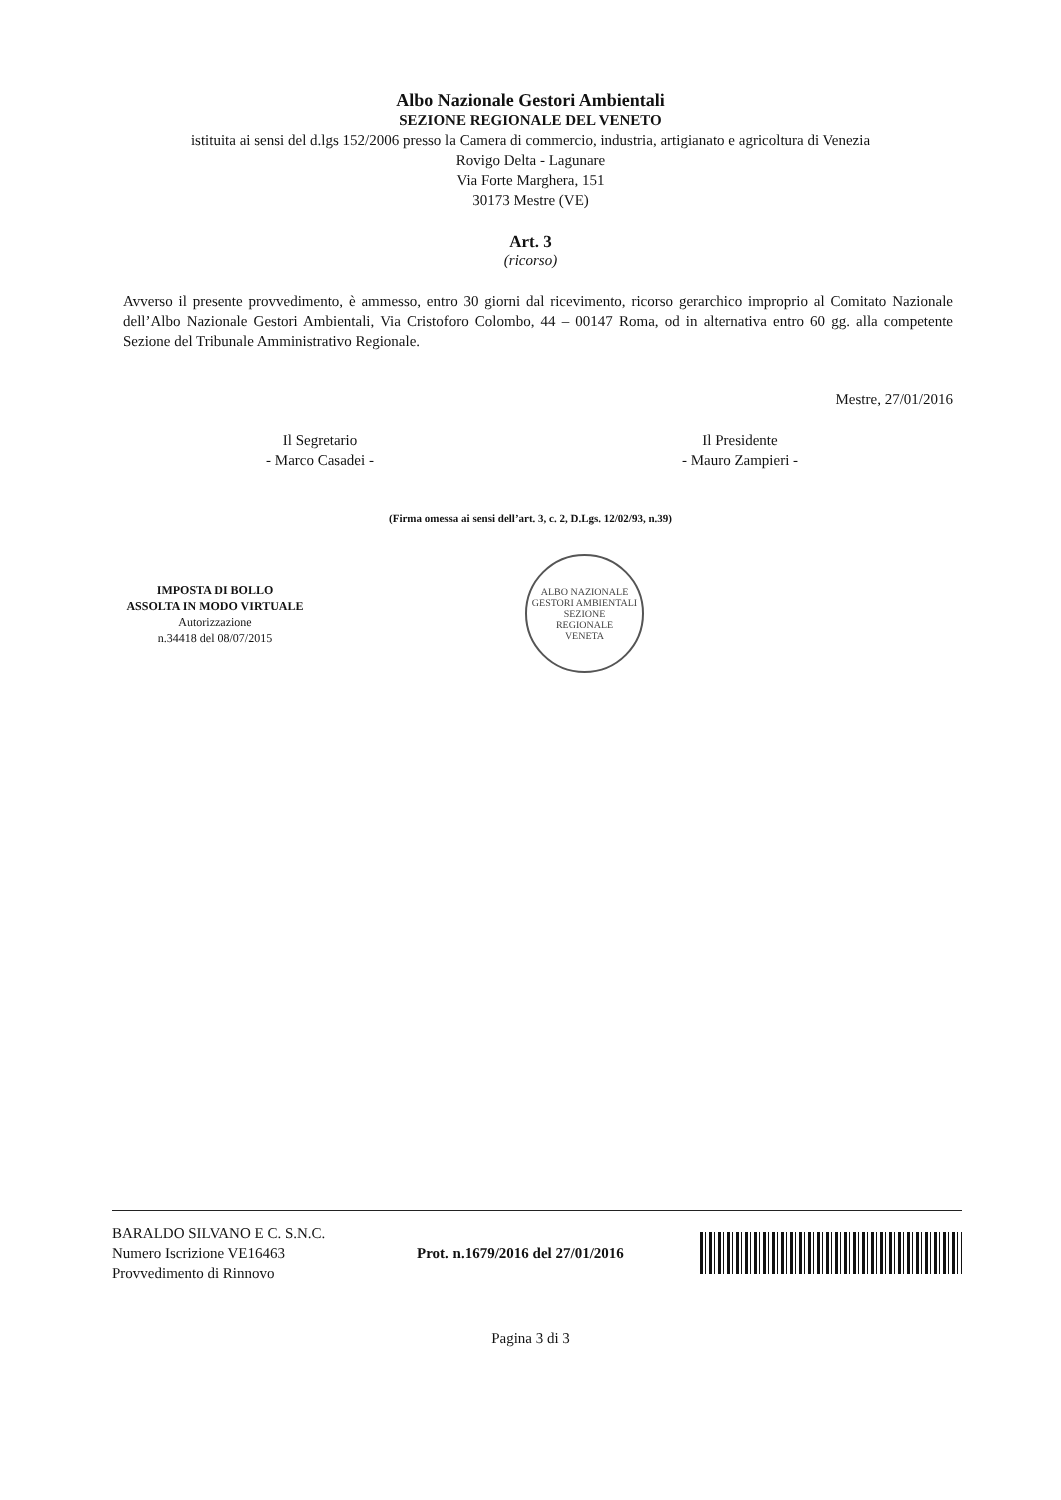Albo Nazionale Gestori Ambientali
SEZIONE REGIONALE DEL VENETO
istituita ai sensi del d.lgs 152/2006 presso la Camera di commercio, industria, artigianato e agricoltura di Venezia
Rovigo Delta - Lagunare
Via Forte Marghera, 151
30173 Mestre (VE)
Art. 3
(ricorso)
Avverso il presente provvedimento, è ammesso, entro 30 giorni dal ricevimento, ricorso gerarchico improprio al Comitato Nazionale dell’Albo Nazionale Gestori Ambientali, Via Cristoforo Colombo, 44 – 00147 Roma, od in alternativa entro 60 gg. alla competente Sezione del Tribunale Amministrativo Regionale.
Mestre, 27/01/2016
Il Segretario
- Marco Casadei -
Il Presidente
- Mauro Zampieri -
(Firma omessa ai sensi dell’art. 3, c. 2, D.Lgs. 12/02/93, n.39)
IMPOSTA DI BOLLO
ASSOLTA IN MODO VIRTUALE
Autorizzazione
n.34418 del 08/07/2015
ALBO NAZIONALE GESTORI AMBIENTALI
SEZIONE
REGIONALE
VENETA
BARALDO SILVANO E C. S.N.C.
Numero Iscrizione VE16463
Provvedimento di Rinnovo
Prot. n.1679/2016 del 27/01/2016
Pagina 3 di 3